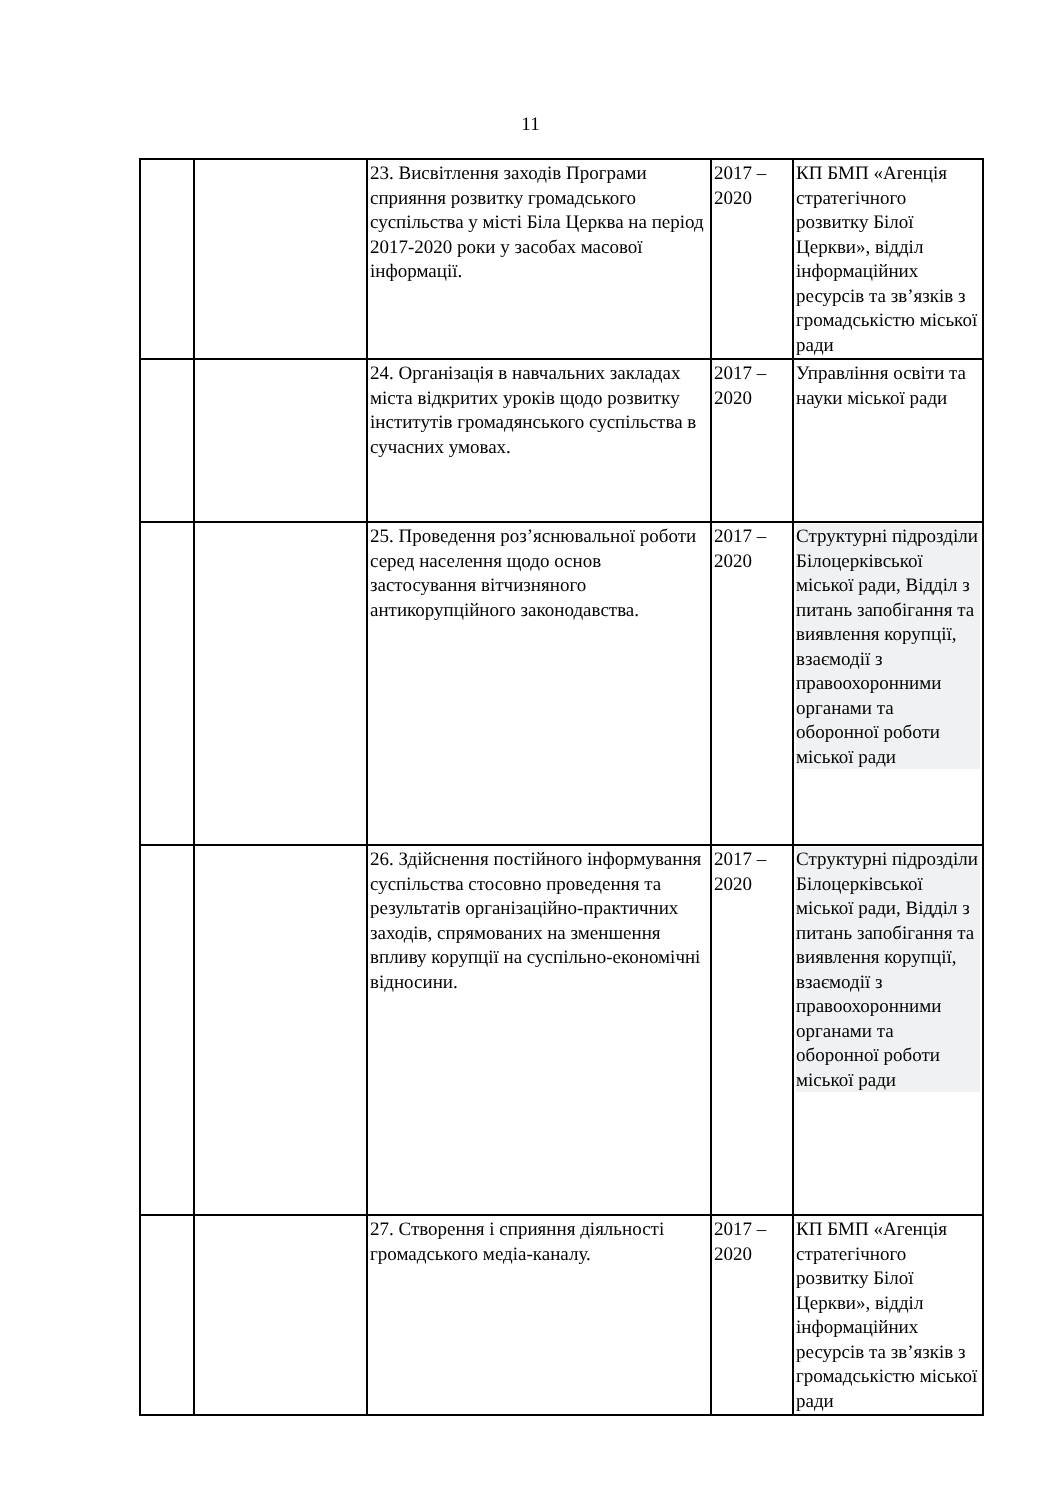11
| | | 23. Висвітлення заходів Програми сприяння розвитку громадського суспільства у місті Біла Церква на період 2017-2020 роки у засобах масової інформації. | 2017 – 2020 | КП БМП «Агенція стратегічного розвитку Білої Церкви», відділ інформаційних ресурсів та зв’язків з громадськістю міської ради |
| | | 24. Організація в навчальних закладах міста відкритих уроків щодо розвитку інститутів громадянського суспільства в сучасних умовах. | 2017 – 2020 | Управління освіти та науки міської ради |
| | | 25. Проведення роз’яснювальної роботи серед населення щодо основ застосування вітчизняного антикорупційного законодавства. | 2017 – 2020 | Структурні підрозділи Білоцерківської міської ради, Відділ з питань запобігання та виявлення корупції, взаємодії з правоохоронними органами та оборонної роботи міської ради |
| | | 26. Здійснення постійного інформування суспільства стосовно проведення та результатів організаційно-практичних заходів, спрямованих на зменшення впливу корупції на суспільно-економічні відносини. | 2017 – 2020 | Структурні підрозділи Білоцерківської міської ради, Відділ з питань запобігання та виявлення корупції, взаємодії з правоохоронними органами та оборонної роботи міської ради |
| | | 27. Створення і сприяння діяльності громадського медіа-каналу. | 2017 – 2020 | КП БМП «Агенція стратегічного розвитку Білої Церкви», відділ інформаційних ресурсів та зв’язків з громадськістю міської ради |